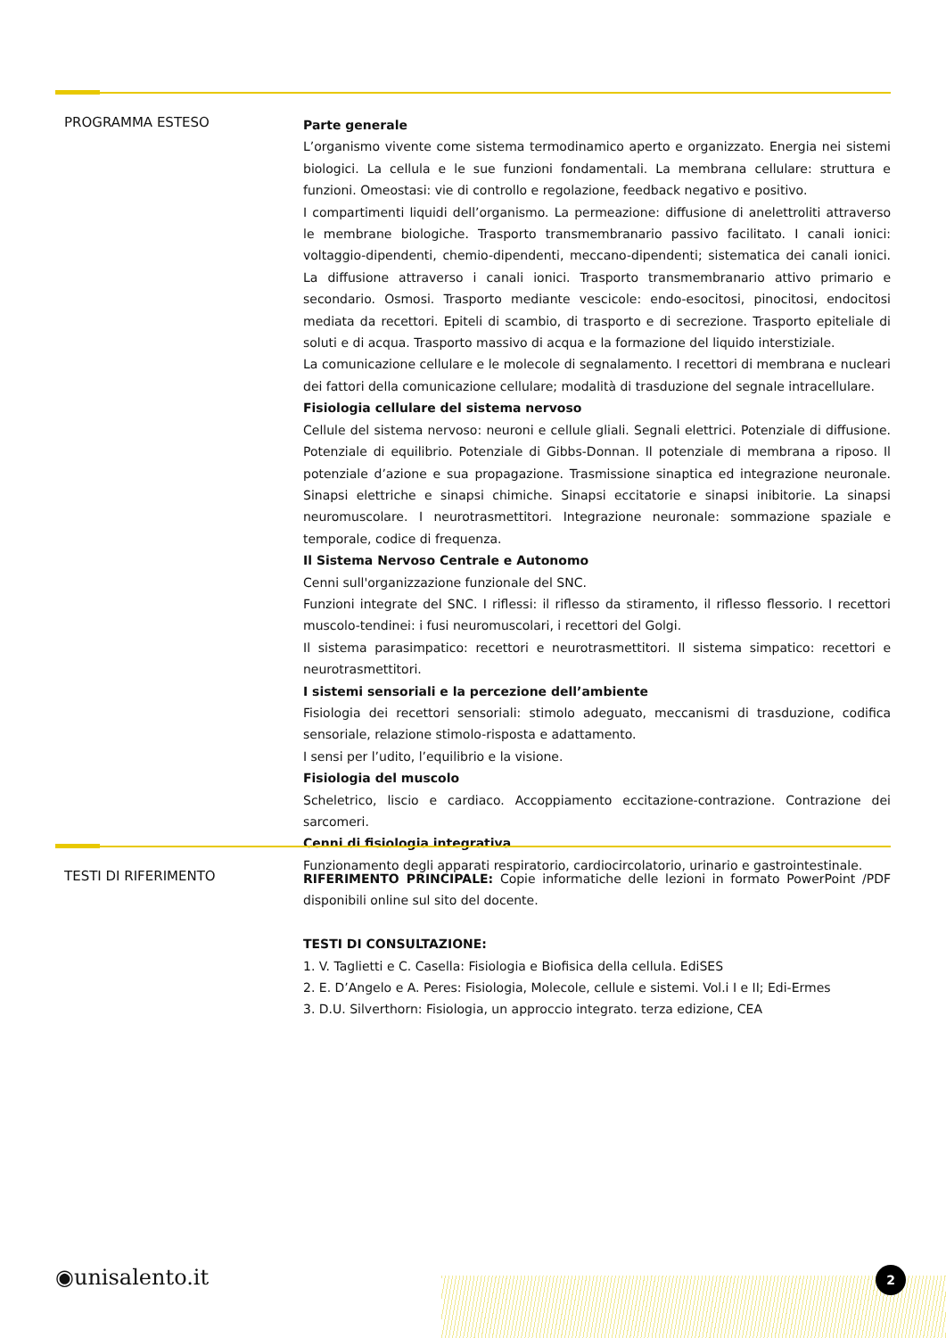PROGRAMMA ESTESO
Parte generale
L’organismo vivente come sistema termodinamico aperto e organizzato. Energia nei sistemi biologici. La cellula e le sue funzioni fondamentali. La membrana cellulare: struttura e funzioni. Omeostasi: vie di controllo e regolazione, feedback negativo e positivo.
I compartimenti liquidi dell’organismo. La permeazione: diffusione di anelettroliti attraverso le membrane biologiche. Trasporto transmembranario passivo facilitato. I canali ionici: voltaggio-dipendenti, chemio-dipendenti, meccano-dipendenti; sistematica dei canali ionici. La diffusione attraverso i canali ionici. Trasporto transmembranario attivo primario e secondario. Osmosi. Trasporto mediante vescicole: endo-esocitosi, pinocitosi, endocitosi mediata da recettori. Epiteli di scambio, di trasporto e di secrezione. Trasporto epiteliale di soluti e di acqua. Trasporto massivo di acqua e la formazione del liquido interstiziale.
La comunicazione cellulare e le molecole di segnalamento. I recettori di membrana e nucleari dei fattori della comunicazione cellulare; modalità di trasduzione del segnale intracellulare.
Fisiologia cellulare del sistema nervoso
Cellule del sistema nervoso: neuroni e cellule gliali. Segnali elettrici. Potenziale di diffusione. Potenziale di equilibrio. Potenziale di Gibbs-Donnan. Il potenziale di membrana a riposo. Il potenziale d’azione e sua propagazione. Trasmissione sinaptica ed integrazione neuronale. Sinapsi elettriche e sinapsi chimiche. Sinapsi eccitatorie e sinapsi inibitorie. La sinapsi neuromuscolare. I neurotrasmettitori. Integrazione neuronale: sommazione spaziale e temporale, codice di frequenza.
Il Sistema Nervoso Centrale e Autonomo
Cenni sull'organizzazione funzionale del SNC.
Funzioni integrate del SNC. I riflessi: il riflesso da stiramento, il riflesso flessorio. I recettori muscolo-tendinei: i fusi neuromuscolari, i recettori del Golgi.
Il sistema parasimpatico: recettori e neurotrasmettitori. Il sistema simpatico: recettori e neurotrasmettitori.
I sistemi sensoriali e la percezione dell’ambiente
Fisiologia dei recettori sensoriali: stimolo adeguato, meccanismi di trasduzione, codifica sensoriale, relazione stimolo-risposta e adattamento.
I sensi per l’udito, l’equilibrio e la visione.
Fisiologia del muscolo
Scheletrico, liscio e cardiaco. Accoppiamento eccitazione-contrazione. Contrazione dei sarcomeri.
Cenni di fisiologia integrativa
Funzionamento degli apparati respiratorio, cardiocircolatorio, urinario e gastrointestinale.
TESTI DI RIFERIMENTO
RIFERIMENTO PRINCIPALE: Copie informatiche delle lezioni in formato PowerPoint /PDF disponibili online sul sito del docente.
TESTI DI CONSULTAZIONE:
1. V. Taglietti e C. Casella: Fisiologia e Biofisica della cellula. EdiSES
2. E. D’Angelo e A. Peres: Fisiologia, Molecole, cellule e sistemi. Vol.i I e II; Edi-Ermes
3. D.U. Silverthorn: Fisiologia, un approccio integrato. terza edizione, CEA
◉unisalento.it 2